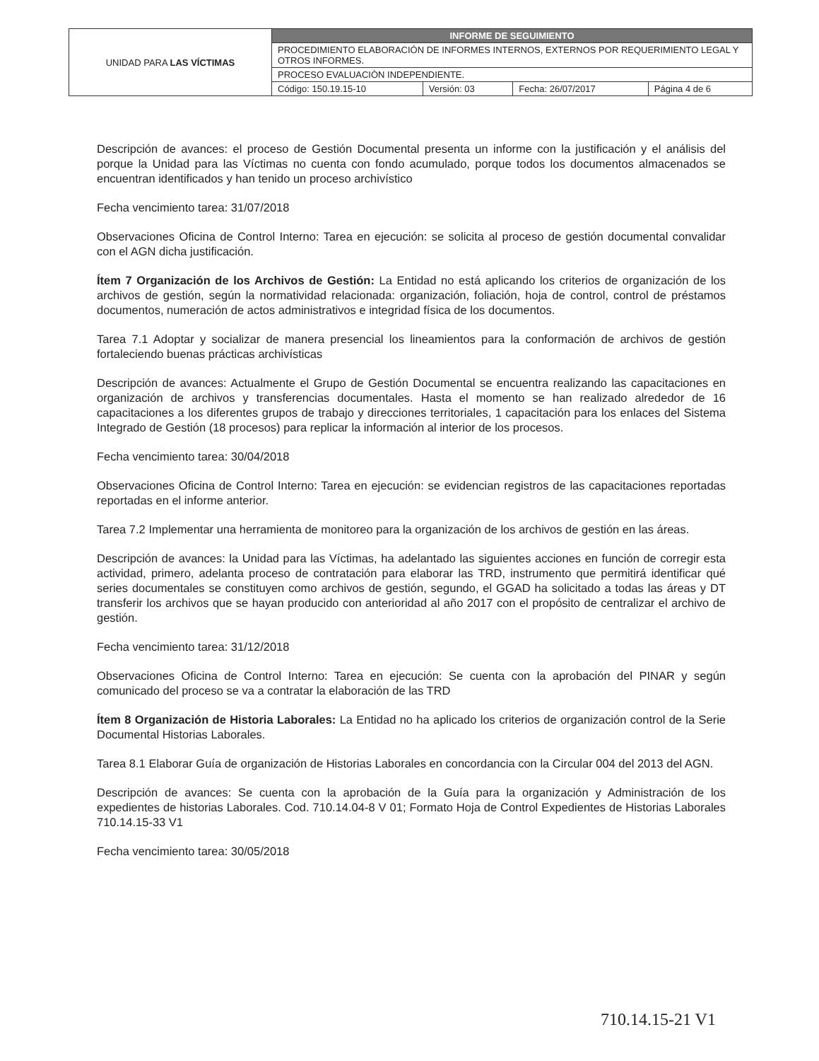| UNIDAD PARA LAS VÍCTIMAS | INFORME DE SEGUIMIENTO | | | |
| | PROCEDIMIENTO ELABORACIÓN DE INFORMES INTERNOS, EXTERNOS POR REQUERIMIENTO LEGAL Y OTROS INFORMES. | | | |
| | PROCESO EVALUACIÒN INDEPENDIENTE. | | | |
| | Código: 150.19.15-10 | Versión: 03 | Fecha: 26/07/2017 | Página 4 de 6 |
Descripción de avances: el proceso de Gestión Documental presenta un informe con la justificación y el análisis del porque la Unidad para las Víctimas no cuenta con fondo acumulado, porque todos los documentos almacenados se encuentran identificados y han tenido un proceso archivístico
Fecha vencimiento tarea: 31/07/2018
Observaciones Oficina de Control Interno: Tarea en ejecución: se solicita al proceso de gestión documental convalidar con el AGN dicha justificación.
Ítem 7 Organización de los Archivos de Gestión: La Entidad no está aplicando los criterios de organización de los archivos de gestión, según la normatividad relacionada: organización, foliación, hoja de control, control de préstamos documentos, numeración de actos administrativos e integridad física de los documentos.
Tarea 7.1 Adoptar y socializar de manera presencial los lineamientos para la conformación de archivos de gestión fortaleciendo buenas prácticas archivísticas
Descripción de avances: Actualmente el Grupo de Gestión Documental se encuentra realizando las capacitaciones en organización de archivos y transferencias documentales. Hasta el momento se han realizado alrededor de 16 capacitaciones a los diferentes grupos de trabajo y direcciones territoriales, 1 capacitación para los enlaces del Sistema Integrado de Gestión (18 procesos) para replicar la información al interior de los procesos.
Fecha vencimiento tarea: 30/04/2018
Observaciones Oficina de Control Interno: Tarea en ejecución: se evidencian registros de las capacitaciones reportadas reportadas en el informe anterior.
Tarea 7.2 Implementar una herramienta de monitoreo para la organización de los archivos de gestión en las áreas.
Descripción de avances: la Unidad para las Víctimas, ha adelantado las siguientes acciones en función de corregir esta actividad, primero, adelanta proceso de contratación para elaborar las TRD, instrumento que permitirá identificar qué series documentales se constituyen como archivos de gestión, segundo, el GGAD ha solicitado a todas las áreas y DT transferir los archivos que se hayan producido con anterioridad al año 2017 con el propósito de centralizar el archivo de gestión.
Fecha vencimiento tarea: 31/12/2018
Observaciones Oficina de Control Interno: Tarea en ejecución: Se cuenta con la aprobación del PINAR y según comunicado del proceso se va a contratar la elaboración de las TRD
Ítem 8 Organización de Historia Laborales: La Entidad no ha aplicado los criterios de organización control de la Serie Documental Historias Laborales.
Tarea 8.1 Elaborar Guía de organización de Historias Laborales en concordancia con la Circular 004 del 2013 del AGN.
Descripción de avances: Se cuenta con la aprobación de la Guía para la organización y Administración de los expedientes de historias Laborales. Cod. 710.14.04-8 V 01; Formato Hoja de Control Expedientes de Historias Laborales 710.14.15-33 V1
Fecha vencimiento tarea: 30/05/2018
710.14.15-21 V1